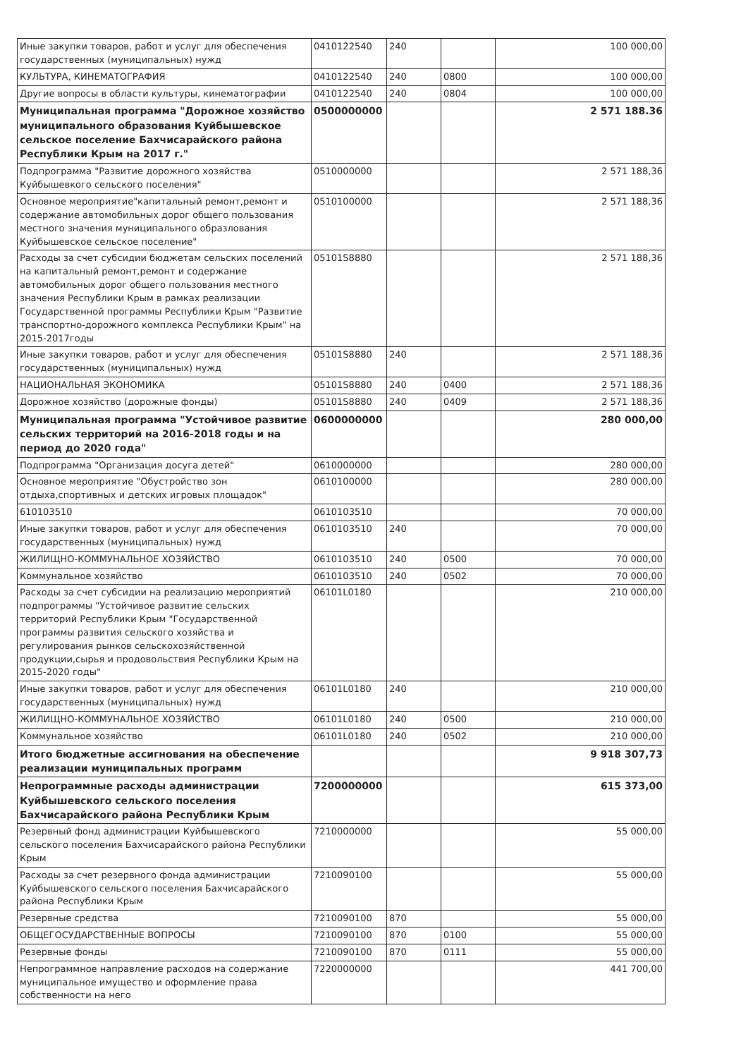| Иные закупки товаров, работ и услуг для обеспечения государственных (муниципальных) нужд | 0410122540 | 240 | | 100 000,00 |
| КУЛЬТУРА, КИНЕМАТОГРАФИЯ | 0410122540 | 240 | 0800 | 100 000,00 |
| Другие вопросы в области культуры, кинематографии | 0410122540 | 240 | 0804 | 100 000,00 |
| Муниципальная программа "Дорожное хозяйство муниципального образования Куйбышевское сельское поселение Бахчисарайского района Республики Крым на 2017 г." | 0500000000 | | | 2 571 188.36 |
| Подпрограмма "Развитие дорожного хозяйства Куйбышевкого сельского поселения" | 0510000000 | | | 2 571 188,36 |
| Основное мероприятие"капитальный ремонт,ремонт и содержание автомобильных дорог общего пользования местного значения муниципального образлования Куйбышевское сельское поселение" | 0510100000 | | | 2 571 188,36 |
| Расходы за счет субсидии бюджетам сельских поселений на капитальный ремонт,ремонт и содержание автомобильных дорог общего пользования местного значения Республики Крым в рамках реализации Государственной программы Республики Крым "Развитие транспортно-дорожного комплекса Республики Крым" на 2015-2017годы | 05101S8880 | | | 2 571 188,36 |
| Иные закупки товаров, работ и услуг для обеспечения государственных (муниципальных) нужд | 05101S8880 | 240 | | 2 571 188,36 |
| НАЦИОНАЛЬНАЯ ЭКОНОМИКА | 05101S8880 | 240 | 0400 | 2 571 188,36 |
| Дорожное хозяйство (дорожные фонды) | 05101S8880 | 240 | 0409 | 2 571 188,36 |
| Муниципальная программа "Устойчивое развитие сельских территорий на 2016-2018 годы и на период до 2020 года" | 0600000000 | | | 280 000,00 |
| Подпрограмма "Организация досуга детей" | 0610000000 | | | 280 000,00 |
| Основное мероприятие "Обустройство зон отдыха,спортивных и детских игровых площадок" | 0610100000 | | | 280 000,00 |
| 610103510 | 0610103510 | | | 70 000,00 |
| Иные закупки товаров, работ и услуг для обеспечения государственных (муниципальных) нужд | 0610103510 | 240 | | 70 000,00 |
| ЖИЛИЩНО-КОММУНАЛЬНОЕ ХОЗЯЙСТВО | 0610103510 | 240 | 0500 | 70 000,00 |
| Коммунальное хозяйство | 0610103510 | 240 | 0502 | 70 000,00 |
| Расходы за счет субсидии на реализацию мероприятий подпрограммы "Устойчивое развитие сельских территорий Республики Крым "Государственной программы развития сельского хозяйства и регулирования рынков сельскохозяйственной продукции,сырья и продовольствия Республики Крым на 2015-2020 годы" | 06101L0180 | | | 210 000,00 |
| Иные закупки товаров, работ и услуг для обеспечения государственных (муниципальных) нужд | 06101L0180 | 240 | | 210 000,00 |
| ЖИЛИЩНО-КОММУНАЛЬНОЕ ХОЗЯЙСТВО | 06101L0180 | 240 | 0500 | 210 000,00 |
| Коммунальное хозяйство | 06101L0180 | 240 | 0502 | 210 000,00 |
| Итого бюджетные ассигнования на обеспечение реализации муниципальных программ | | | | 9 918 307,73 |
| Непрограммные расходы администрации Куйбышевского сельского поселения Бахчисарайского района Республики Крым | 7200000000 | | | 615 373,00 |
| Резервный фонд администрации Куйбышевского сельского поселения Бахчисарайского района Республики Крым | 7210000000 | | | 55 000,00 |
| Расходы за счет резервного фонда администрации Куйбышевского сельского поселения Бахчисарайского района Республики Крым | 7210090100 | | | 55 000,00 |
| Резервные средства | 7210090100 | 870 | | 55 000,00 |
| ОБЩЕГОСУДАРСТВЕННЫЕ ВОПРОСЫ | 7210090100 | 870 | 0100 | 55 000,00 |
| Резервные фонды | 7210090100 | 870 | 0111 | 55 000,00 |
| Непрограммное направление расходов на содержание муниципальное имущество и оформление права собственности на него | 7220000000 | | | 441 700,00 |